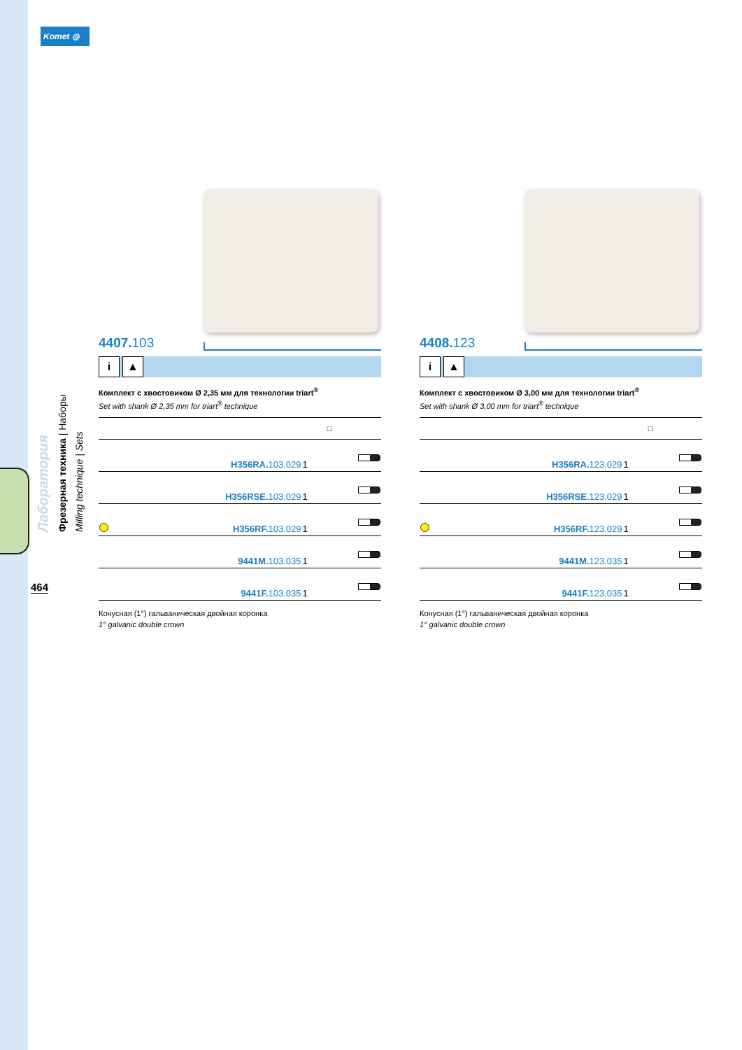Komet ◎
Лаборатория
Фрезерная техника | Наборы
Milling technique | Sets
464
4407. 103
i ▲
Комплект с хвостовиком Ø 2,35 мм для технологии triart<sup>®</sup>
Set with shank Ø 2,35 mm for triart<sup>®</sup> technique
| | | □ | |
| --- | --- | --- | --- |
| | H356RA. 103.029 | 1 | |
| | H356RSE. 103.029 | 1 | |
| | H356RF. 103.029 | 1 | |
| | 9441M. 103.035 | 1 | |
| | 9441F. 103.035 | 1 | |
Конусная (1°) гальваническая двойная коронка
1° galvanic double crown
4408. 123
i ▲
Комплект с хвостовиком Ø 3,00 мм для технологии triart<sup>®</sup>
Set with shank Ø 3,00 mm for triart<sup>®</sup> technique
| | | □ | |
| --- | --- | --- | --- |
| | H356RA. 123.029 | 1 | |
| | H356RSE. 123.029 | 1 | |
| | H356RF. 123.029 | 1 | |
| | 9441M. 123.035 | 1 | |
| | 9441F. 123.035 | 1 | |
Конусная (1°) гальваническая двойная коронка
1° galvanic double crown